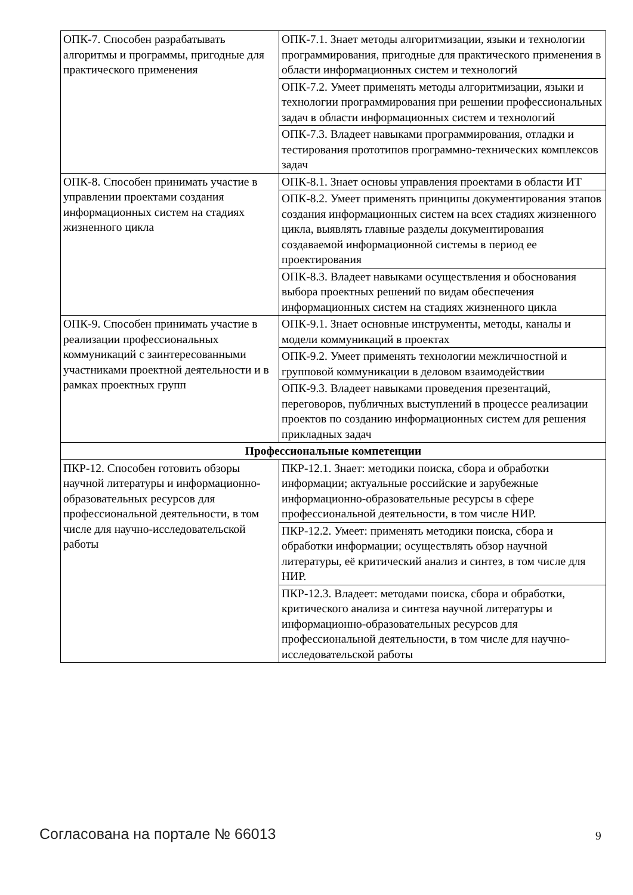| ОПК-7. Способен разрабатывать алгоритмы и программы, пригодные для практического применения | ОПК-7.1. Знает методы алгоритмизации, языки и технологии программирования, пригодные для практического применения в области информационных систем и технологий |
| | ОПК-7.2. Умеет применять методы алгоритмизации, языки и технологии программирования при решении профессиональных задач в области информационных систем и технологий |
| | ОПК-7.3. Владеет навыками программирования, отладки и тестирования прототипов программно-технических комплексов задач |
| ОПК-8. Способен принимать участие в управлении проектами создания информационных систем на стадиях жизненного цикла | ОПК-8.1. Знает основы управления проектами в области ИТ |
| | ОПК-8.2. Умеет применять принципы документирования этапов создания информационных систем на всех стадиях жизненного цикла, выявлять главные разделы документирования создаваемой информационной системы в период ее проектирования |
| | ОПК-8.3. Владеет навыками осуществления и обоснования выбора проектных решений по видам обеспечения информационных систем на стадиях жизненного цикла |
| ОПК-9. Способен принимать участие в реализации профессиональных коммуникаций с заинтересованными участниками проектной деятельности и в рамках проектных групп | ОПК-9.1. Знает основные инструменты, методы, каналы и модели коммуникаций в проектах |
| | ОПК-9.2. Умеет применять технологии межличностной и групповой коммуникации в деловом взаимодействии |
| | ОПК-9.3. Владеет навыками проведения презентаций, переговоров, публичных выступлений в процессе реализации проектов по созданию информационных систем для решения прикладных задач |
| Профессиональные компетенции | |
| ПКР-12. Способен готовить обзоры научной литературы и информационно-образовательных ресурсов для профессиональной деятельности, в том числе для научно-исследовательской работы | ПКР-12.1. Знает: методики поиска, сбора и обработки информации; актуальные российские и зарубежные информационно-образовательные ресурсы в сфере профессиональной деятельности, в том числе НИР. |
| | ПКР-12.2. Умеет: применять методики поиска, сбора и обработки информации; осуществлять обзор научной литературы, её критический анализ и синтез, в том числе для НИР. |
| | ПКР-12.3. Владеет: методами поиска, сбора и обработки, критического анализа и синтеза научной литературы и информационно-образовательных ресурсов для профессиональной деятельности, в том числе для научно-исследовательской работы |
Согласована на портале № 66013 9